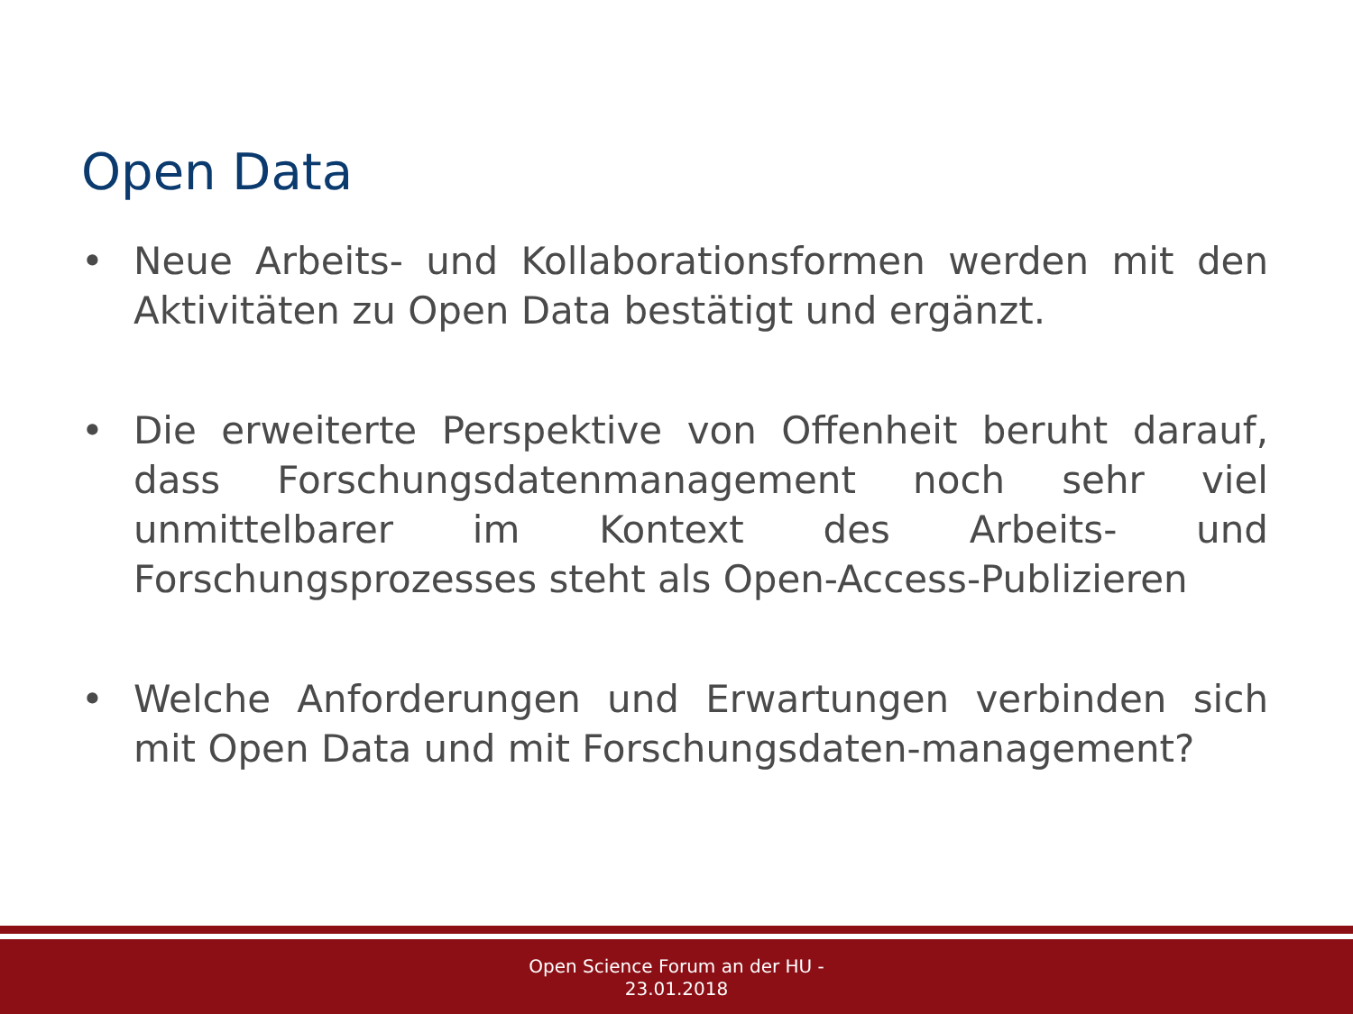Open Data
• Neue Arbeits- und Kollaborationsformen werden mit den Aktivitäten zu Open Data bestätigt und ergänzt.
• Die erweiterte Perspektive von Offenheit beruht darauf, dass Forschungsdatenmanagement noch sehr viel unmittelbarer im Kontext des Arbeits- und Forschungsprozesses steht als Open-Access-Publizieren
• Welche Anforderungen und Erwartungen verbinden sich mit Open Data und mit Forschungsdaten-management?
Open Science Forum an der HU -
23.01.2018